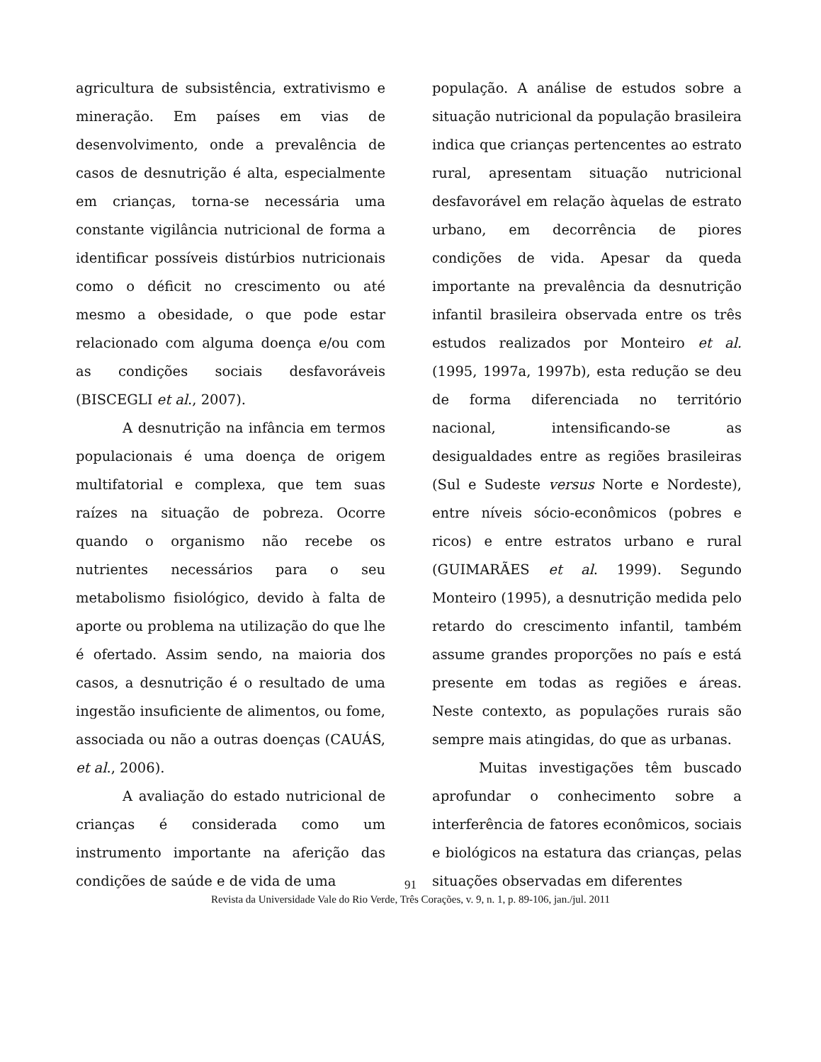agricultura de subsistência, extrativismo e mineração. Em países em vias de desenvolvimento, onde a prevalência de casos de desnutrição é alta, especialmente em crianças, torna-se necessária uma constante vigilância nutricional de forma a identificar possíveis distúrbios nutricionais como o déficit no crescimento ou até mesmo a obesidade, o que pode estar relacionado com alguma doença e/ou com as condições sociais desfavoráveis (BISCEGLI et al., 2007).
A desnutrição na infância em termos populacionais é uma doença de origem multifatorial e complexa, que tem suas raízes na situação de pobreza. Ocorre quando o organismo não recebe os nutrientes necessários para o seu metabolismo fisiológico, devido à falta de aporte ou problema na utilização do que lhe é ofertado. Assim sendo, na maioria dos casos, a desnutrição é o resultado de uma ingestão insuficiente de alimentos, ou fome, associada ou não a outras doenças (CAUÁS, et al., 2006).
A avaliação do estado nutricional de crianças é considerada como um instrumento importante na aferição das condições de saúde e de vida de uma
população. A análise de estudos sobre a situação nutricional da população brasileira indica que crianças pertencentes ao estrato rural, apresentam situação nutricional desfavorável em relação àquelas de estrato urbano, em decorrência de piores condições de vida. Apesar da queda importante na prevalência da desnutrição infantil brasileira observada entre os três estudos realizados por Monteiro et al.(1995, 1997a, 1997b), esta redução se deu de forma diferenciada no território nacional, intensificando-se as desigualdades entre as regiões brasileiras (Sul e Sudeste versus Norte e Nordeste), entre níveis sócio-econômicos (pobres e ricos) e entre estratos urbano e rural (GUIMARÃES et al. 1999). Segundo Monteiro (1995), a desnutrição medida pelo retardo do crescimento infantil, também assume grandes proporções no país e está presente em todas as regiões e áreas. Neste contexto, as populações rurais são sempre mais atingidas, do que as urbanas.
Muitas investigações têm buscado aprofundar o conhecimento sobre a interferência de fatores econômicos, sociais e biológicos na estatura das crianças, pelas situações observadas em diferentes
91
Revista da Universidade Vale do Rio Verde, Três Corações, v. 9, n. 1, p. 89-106, jan./jul. 2011